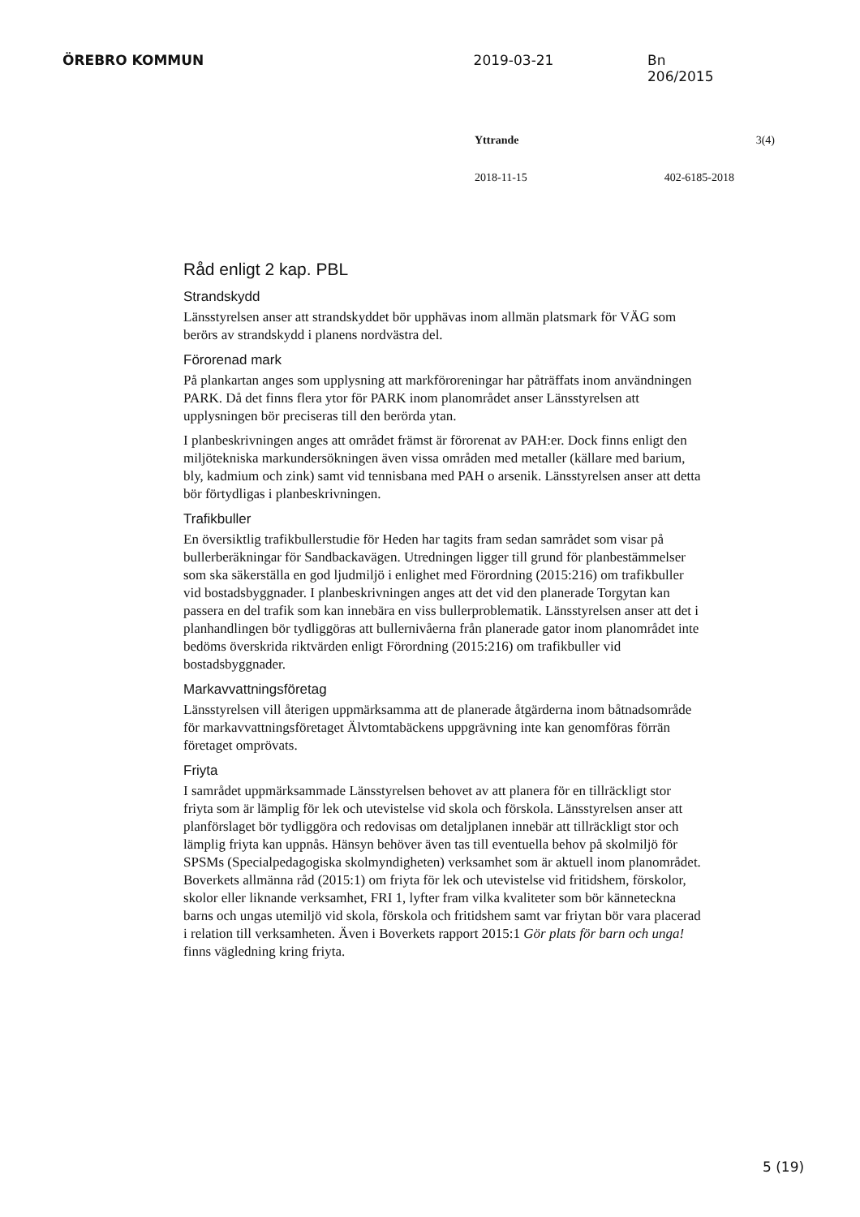ÖREBRO KOMMUN 2019-03-21 Bn 206/2015
Yttrande 3(4)
2018-11-15 402-6185-2018
Råd enligt 2 kap. PBL
Strandskydd
Länsstyrelsen anser att strandskyddet bör upphävas inom allmän platsmark för VÄG som berörs av strandskydd i planens nordvästra del.
Förorenad mark
På plankartan anges som upplysning att markföroreningar har påträffats inom användningen PARK. Då det finns flera ytor för PARK inom planområdet anser Länsstyrelsen att upplysningen bör preciseras till den berörda ytan.
I planbeskrivningen anges att området främst är förorenat av PAH:er. Dock finns enligt den miljötekniska markundersökningen även vissa områden med metaller (källare med barium, bly, kadmium och zink) samt vid tennisbana med PAH o arsenik. Länsstyrelsen anser att detta bör förtydligas i planbeskrivningen.
Trafikbuller
En översiktlig trafikbullerstudie för Heden har tagits fram sedan samrådet som visar på bullerberäkningar för Sandbackavägen. Utredningen ligger till grund för planbestämmelser som ska säkerställa en god ljudmiljö i enlighet med Förordning (2015:216) om trafikbuller vid bostadsbyggnader. I planbeskrivningen anges att det vid den planerade Torgytan kan passera en del trafik som kan innebära en viss bullerproblematik. Länsstyrelsen anser att det i planhandlingen bör tydliggöras att bullernivåerna från planerade gator inom planområdet inte bedöms överskrida riktvärden enligt Förordning (2015:216) om trafikbuller vid bostadsbyggnader.
Markavvattningsföretag
Länsstyrelsen vill återigen uppmärksamma att de planerade åtgärderna inom båtnadsområde för markavvattningsföretaget Älvtomtabäckens uppgrävning inte kan genomföras förrän företaget omprövats.
Friyta
I samrådet uppmärksammade Länsstyrelsen behovet av att planera för en tillräckligt stor friyta som är lämplig för lek och utevistelse vid skola och förskola. Länsstyrelsen anser att planförslaget bör tydliggöra och redovisas om detaljplanen innebär att tillräckligt stor och lämplig friyta kan uppnås. Hänsyn behöver även tas till eventuella behov på skolmiljö för SPSMs (Specialpedagogiska skolmyndigheten) verksamhet som är aktuell inom planområdet. Boverkets allmänna råd (2015:1) om friyta för lek och utevistelse vid fritidshem, förskolor, skolor eller liknande verksamhet, FRI 1, lyfter fram vilka kvaliteter som bör känneteckna barns och ungas utemiljö vid skola, förskola och fritidshem samt var friytan bör vara placerad i relation till verksamheten. Även i Boverkets rapport 2015:1 Gör plats för barn och unga! finns vägledning kring friyta.
5 (19)